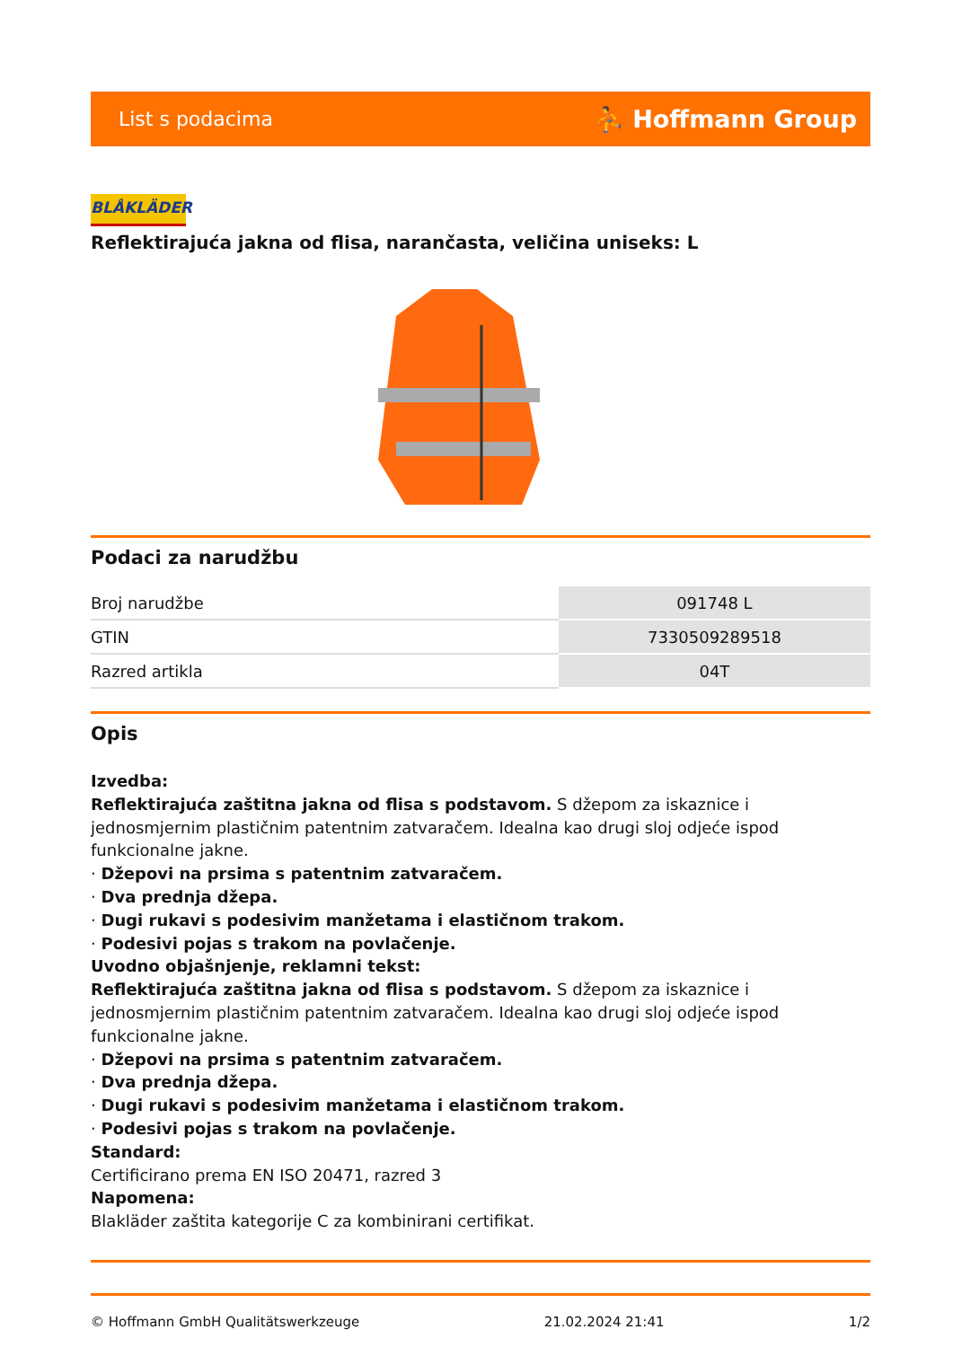List s podacima ⛹ Hoffmann Group
BLÅKLÄDER
Reflektirajuća jakna od flisa, narančasta, veličina uniseks: L
Podaci za narudžbu
| Broj narudžbe | 091748 L |
| GTIN | 7330509289518 |
| Razred artikla | 04T |
Opis
Izvedba:
Reflektirajuća zaštitna jakna od flisa s podstavom. S džepom za iskaznice i jednosmjernim plastičnim patentnim zatvaračem. Idealna kao drugi sloj odjeće ispod funkcionalne jakne.
· Džepovi na prsima s patentnim zatvaračem.
· Dva prednja džepa.
· Dugi rukavi s podesivim manžetama i elastičnom trakom.
· Podesivi pojas s trakom na povlačenje.
Uvodno objašnjenje, reklamni tekst:
Reflektirajuća zaštitna jakna od flisa s podstavom. S džepom za iskaznice i jednosmjernim plastičnim patentnim zatvaračem. Idealna kao drugi sloj odjeće ispod funkcionalne jakne.
· Džepovi na prsima s patentnim zatvaračem.
· Dva prednja džepa.
· Dugi rukavi s podesivim manžetama i elastičnom trakom.
· Podesivi pojas s trakom na povlačenje.
Standard:
Certificirano prema EN ISO 20471, razred 3
Napomena:
Blakläder zaštita kategorije C za kombinirani certifikat.
© Hoffmann GmbH Qualitätswerkzeuge 21.02.2024 21:41 1/2